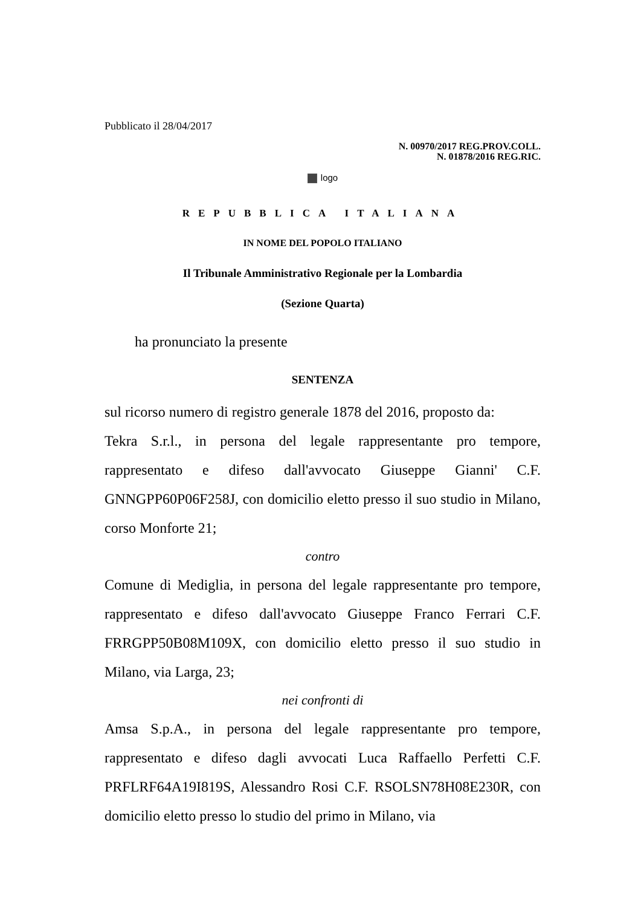Pubblicato il 28/04/2017
N. 00970/2017 REG.PROV.COLL.
N. 01878/2016 REG.RIC.
logo
REPUBBLICA ITALIANA
IN NOME DEL POPOLO ITALIANO
Il Tribunale Amministrativo Regionale per la Lombardia
(Sezione Quarta)
ha pronunciato la presente
SENTENZA
sul ricorso numero di registro generale 1878 del 2016, proposto da:
Tekra S.r.l., in persona del legale rappresentante pro tempore, rappresentato e difeso dall'avvocato Giuseppe Gianni' C.F. GNNGPP60P06F258J, con domicilio eletto presso il suo studio in Milano, corso Monforte 21;
contro
Comune di Mediglia, in persona del legale rappresentante pro tempore, rappresentato e difeso dall'avvocato Giuseppe Franco Ferrari C.F. FRRGPP50B08M109X, con domicilio eletto presso il suo studio in Milano, via Larga, 23;
nei confronti di
Amsa S.p.A., in persona del legale rappresentante pro tempore, rappresentato e difeso dagli avvocati Luca Raffaello Perfetti C.F. PRFLRF64A19I819S, Alessandro Rosi C.F. RSOLSN78H08E230R, con domicilio eletto presso lo studio del primo in Milano, via